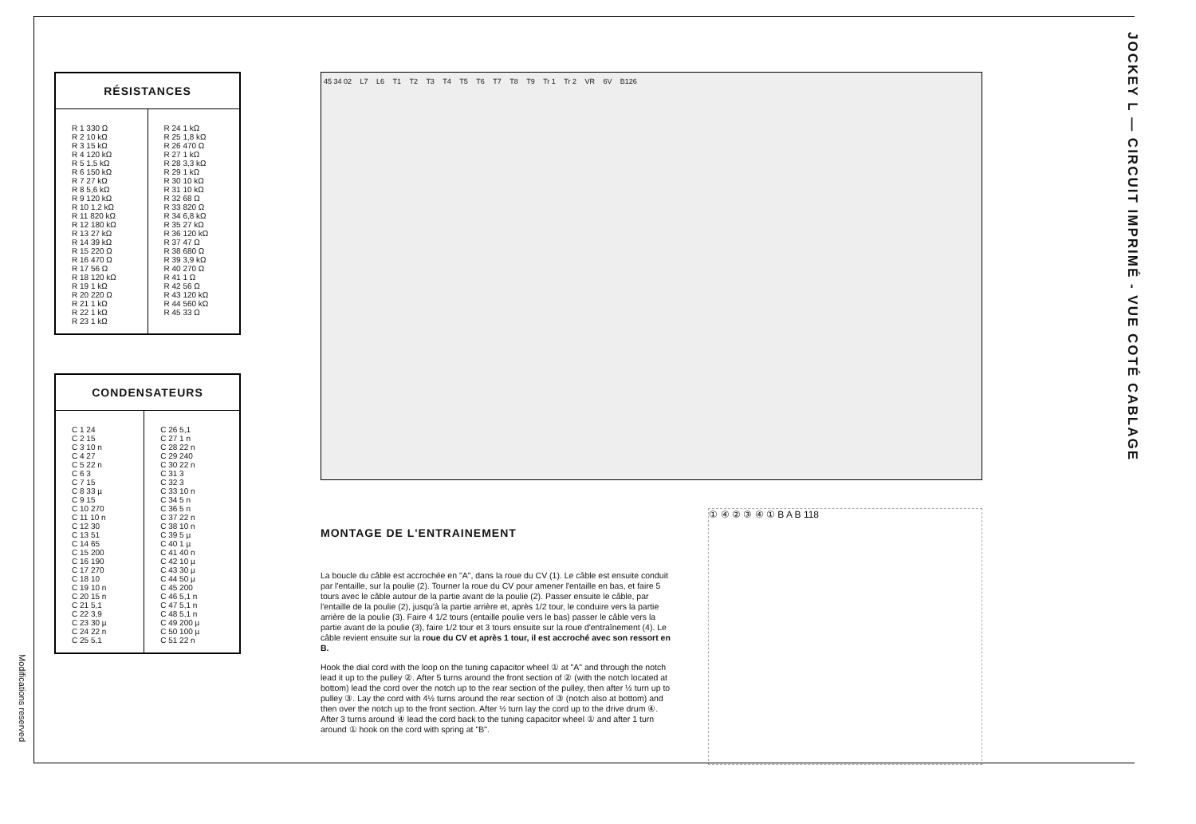Modifications reserved
JOCKEY L — CIRCUIT IMPRIMÉ - VUE COTÉ CABLAGE
RÉSISTANCES
| R 1 330 Ω R 2 10 kΩ R 3 15 kΩ R 4 120 kΩ R 5 1,5 kΩ R 6 150 kΩ R 7 27 kΩ R 8 5,6 kΩ R 9 120 kΩ R 10 1,2 kΩ R 11 820 kΩ R 12 180 kΩ R 13 27 kΩ R 14 39 kΩ R 15 220 Ω R 16 470 Ω R 17 56 Ω R 18 120 kΩ R 19 1 kΩ R 20 220 Ω R 21 1 kΩ R 22 1 kΩ R 23 1 kΩ | R 24 1 kΩ R 25 1,8 kΩ R 26 470 Ω R 27 1 kΩ R 28 3,3 kΩ R 29 1 kΩ R 30 10 kΩ R 31 10 kΩ R 32 68 Ω R 33 820 Ω R 34 6,8 kΩ R 35 27 kΩ R 36 120 kΩ R 37 47 Ω R 38 680 Ω R 39 3,9 kΩ R 40 270 Ω R 41 1 Ω R 42 56 Ω R 43 120 kΩ R 44 560 kΩ R 45 33 Ω |
CONDENSATEURS
| C 1 24 C 2 15 C 3 10 n C 4 27 C 5 22 n C 6 3 C 7 15 C 8 33 µ C 9 15 C 10 270 C 11 10 n C 12 30 C 13 51 C 14 65 C 15 200 C 16 190 C 17 270 C 18 10 C 19 10 n C 20 15 n C 21 5,1 C 22 3,9 C 23 30 µ C 24 22 n C 25 5,1 | C 26 5,1 C 27 1 n C 28 22 n C 29 240 C 30 22 n C 31 3 C 32 3 C 33 10 n C 34 5 n C 36 5 n C 37 22 n C 38 10 n C 39 5 µ C 40 1 µ C 41 40 n C 42 10 µ C 43 30 µ C 44 50 µ C 45 200 C 46 5,1 n C 47 5,1 n C 48 5,1 n C 49 200 µ C 50 100 µ C 51 22 n |
45 34 02 L7 L6 T1 T2 T3 T4 T5 T6 T7 T8 T9 Tr 1 Tr 2 VR 6V B126
MONTAGE DE L'ENTRAINEMENT
La boucle du câble est accrochée en "A", dans la roue du CV (1). Le câble est ensuite conduit par l'entaille, sur la poulie (2). Tourner la roue du CV pour amener l'entaille en bas, et faire 5 tours avec le câble autour de la partie avant de la poulie (2). Passer ensuite le câble, par l'entaille de la poulie (2), jusqu'à la partie arrière et, après 1/2 tour, le conduire vers la partie arrière de la poulie (3). Faire 4 1/2 tours (entaille poulie vers le bas) passer le câble vers la partie avant de la poulie (3), faire 1/2 tour et 3 tours ensuite sur la roue d'entraînement (4). Le câble revient ensuite sur la roue du CV et après 1 tour, il est accroché avec son ressort en B.
Hook the dial cord with the loop on the tuning capacitor wheel ① at "A" and through the notch lead it up to the pulley ②. After 5 turns around the front section of ② (with the notch located at bottom) lead the cord over the notch up to the rear section of the pulley, then after ½ turn up to pulley ③. Lay the cord with 4½ turns around the rear section of ③ (notch also at bottom) and then over the notch up to the front section. After ½ turn lay the cord up to the drive drum ④. After 3 turns around ④ lead the cord back to the tuning capacitor wheel ① and after 1 turn around ① hook on the cord with spring at "B".
① ④ ② ③ ④ ① B A B 118